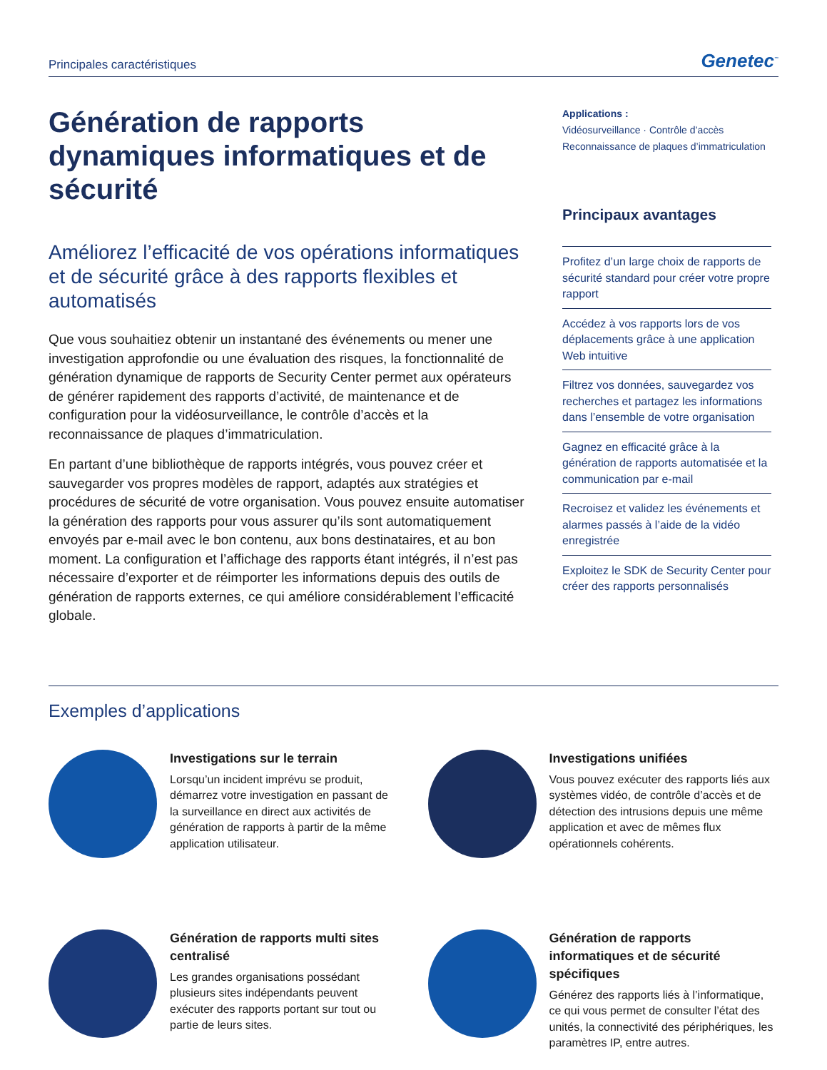Principales caractéristiques Genetec<sup>™</sup>
Génération de rapports dynamiques informatiques et de sécurité
Améliorez l’efficacité de vos opérations informatiques et de sécurité grâce à des rapports flexibles et automatisés
Que vous souhaitiez obtenir un instantané des événements ou mener une investigation approfondie ou une évaluation des risques, la fonctionnalité de génération dynamique de rapports de Security Center permet aux opérateurs de générer rapidement des rapports d’activité, de maintenance et de configuration pour la vidéosurveillance, le contrôle d’accès et la reconnaissance de plaques d’immatriculation.
En partant d’une bibliothèque de rapports intégrés, vous pouvez créer et sauvegarder vos propres modèles de rapport, adaptés aux stratégies et procédures de sécurité de votre organisation. Vous pouvez ensuite automatiser la génération des rapports pour vous assurer qu’ils sont automatiquement envoyés par e-mail avec le bon contenu, aux bons destinataires, et au bon moment. La configuration et l’affichage des rapports étant intégrés, il n’est pas nécessaire d’exporter et de réimporter les informations depuis des outils de génération de rapports externes, ce qui améliore considérablement l’efficacité globale.
Applications :
Vidéosurveillance · Contrôle d’accès
Reconnaissance de plaques d’immatriculation
Principaux avantages
Profitez d’un large choix de rapports de sécurité standard pour créer votre propre rapport
Accédez à vos rapports lors de vos déplacements grâce à une application Web intuitive
Filtrez vos données, sauvegardez vos recherches et partagez les informations dans l’ensemble de votre organisation
Gagnez en efficacité grâce à la génération de rapports automatisée et la communication par e-mail
Recroisez et validez les événements et alarmes passés à l’aide de la vidéo enregistrée
Exploitez le SDK de Security Center pour créer des rapports personnalisés
Exemples d’applications
Investigations sur le terrain
Lorsqu’un incident imprévu se produit, démarrez votre investigation en passant de la surveillance en direct aux activités de génération de rapports à partir de la même application utilisateur.
Investigations unifiées
Vous pouvez exécuter des rapports liés aux systèmes vidéo, de contrôle d’accès et de détection des intrusions depuis une même application et avec de mêmes flux opérationnels cohérents.
Génération de rapports multi sites centralisé
Les grandes organisations possédant plusieurs sites indépendants peuvent exécuter des rapports portant sur tout ou partie de leurs sites.
Génération de rapports informatiques et de sécurité spécifiques
Générez des rapports liés à l’informatique, ce qui vous permet de consulter l’état des unités, la connectivité des périphériques, les paramètres IP, entre autres.